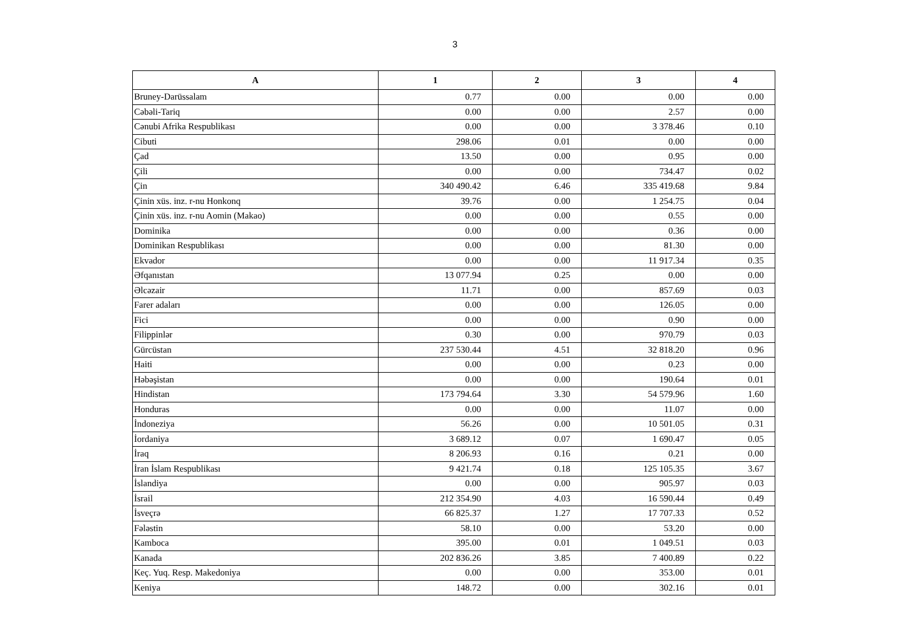3
| A | 1 | 2 | 3 | 4 |
| --- | --- | --- | --- | --- |
| Bruney-Darüssalam | 0.77 | 0.00 | 0.00 | 0.00 |
| Cəbəli-Tariq | 0.00 | 0.00 | 2.57 | 0.00 |
| Cənubi Afrika Respublikası | 0.00 | 0.00 | 3 378.46 | 0.10 |
| Cibuti | 298.06 | 0.01 | 0.00 | 0.00 |
| Çad | 13.50 | 0.00 | 0.95 | 0.00 |
| Çili | 0.00 | 0.00 | 734.47 | 0.02 |
| Çin | 340 490.42 | 6.46 | 335 419.68 | 9.84 |
| Çinin xüs. inz. r-nu Honkonq | 39.76 | 0.00 | 1 254.75 | 0.04 |
| Çinin xüs. inz. r-nu Aomin (Makao) | 0.00 | 0.00 | 0.55 | 0.00 |
| Dominika | 0.00 | 0.00 | 0.36 | 0.00 |
| Dominikan Respublikası | 0.00 | 0.00 | 81.30 | 0.00 |
| Ekvador | 0.00 | 0.00 | 11 917.34 | 0.35 |
| Əfqanıstan | 13 077.94 | 0.25 | 0.00 | 0.00 |
| Əlcəzair | 11.71 | 0.00 | 857.69 | 0.03 |
| Farer adaları | 0.00 | 0.00 | 126.05 | 0.00 |
| Fici | 0.00 | 0.00 | 0.90 | 0.00 |
| Filippinlər | 0.30 | 0.00 | 970.79 | 0.03 |
| Gürcüstan | 237 530.44 | 4.51 | 32 818.20 | 0.96 |
| Haiti | 0.00 | 0.00 | 0.23 | 0.00 |
| Həbəşistan | 0.00 | 0.00 | 190.64 | 0.01 |
| Hindistan | 173 794.64 | 3.30 | 54 579.96 | 1.60 |
| Honduras | 0.00 | 0.00 | 11.07 | 0.00 |
| İndoneziya | 56.26 | 0.00 | 10 501.05 | 0.31 |
| İordaniya | 3 689.12 | 0.07 | 1 690.47 | 0.05 |
| İraq | 8 206.93 | 0.16 | 0.21 | 0.00 |
| İran İslam Respublikası | 9 421.74 | 0.18 | 125 105.35 | 3.67 |
| İslandiya | 0.00 | 0.00 | 905.97 | 0.03 |
| İsrail | 212 354.90 | 4.03 | 16 590.44 | 0.49 |
| İsveçrə | 66 825.37 | 1.27 | 17 707.33 | 0.52 |
| Fələstin | 58.10 | 0.00 | 53.20 | 0.00 |
| Kamboca | 395.00 | 0.01 | 1 049.51 | 0.03 |
| Kanada | 202 836.26 | 3.85 | 7 400.89 | 0.22 |
| Keç. Yuq. Resp. Makedoniya | 0.00 | 0.00 | 353.00 | 0.01 |
| Keniya | 148.72 | 0.00 | 302.16 | 0.01 |